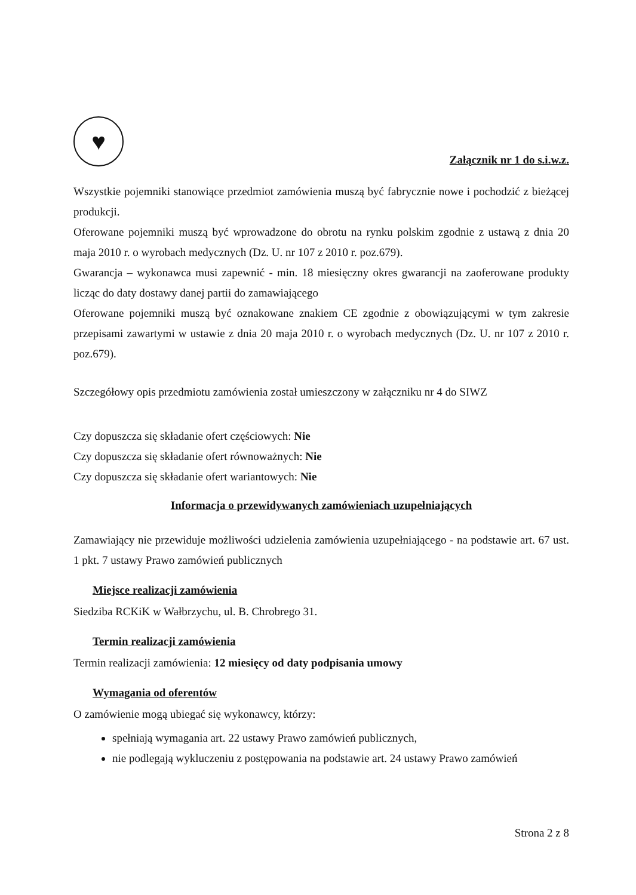♥
Załącznik nr 1 do s.i.w.z.
Wszystkie pojemniki stanowiące przedmiot zamówienia muszą być fabrycznie nowe i pochodzić z bieżącej produkcji.
Oferowane pojemniki muszą być wprowadzone do obrotu na rynku polskim zgodnie z ustawą z dnia 20 maja 2010 r. o wyrobach medycznych (Dz. U. nr 107 z 2010 r. poz.679).
Gwarancja – wykonawca musi zapewnić - min. 18 miesięczny okres gwarancji na zaoferowane produkty licząc do daty dostawy danej partii do zamawiającego
Oferowane pojemniki muszą być oznakowane znakiem CE zgodnie z obowiązującymi w tym zakresie przepisami zawartymi w ustawie z dnia 20 maja 2010 r. o wyrobach medycznych (Dz. U. nr 107 z 2010 r. poz.679).
Szczegółowy opis przedmiotu zamówienia został umieszczony w załączniku nr 4 do SIWZ
Czy dopuszcza się składanie ofert częściowych: Nie
Czy dopuszcza się składanie ofert równoważnych: Nie
Czy dopuszcza się składanie ofert wariantowych: Nie
Informacja o przewidywanych zamówieniach uzupełniających
Zamawiający nie przewiduje możliwości udzielenia zamówienia uzupełniającego - na podstawie art. 67 ust. 1 pkt. 7 ustawy Prawo zamówień publicznych
Miejsce realizacji zamówienia
Siedziba RCKiK w Wałbrzychu, ul. B. Chrobrego 31.
Termin realizacji zamówienia
Termin realizacji zamówienia: 12 miesięcy od daty podpisania umowy
Wymagania od oferentów
O zamówienie mogą ubiegać się wykonawcy, którzy:
spełniają wymagania art. 22 ustawy Prawo zamówień publicznych,
nie podlegają wykluczeniu z postępowania na podstawie art. 24 ustawy Prawo zamówień
Strona 2 z 8